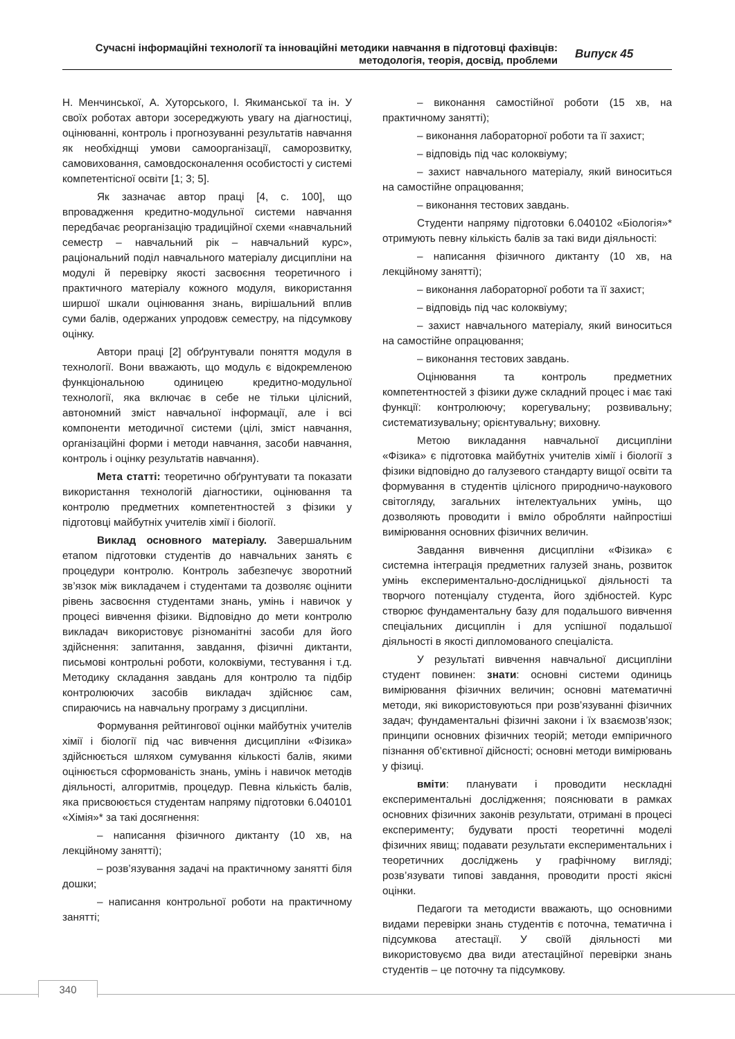Сучасні інформаційні технології та інноваційні методики навчання в підготовці фахівців:
методологія, теорія, досвід, проблеми
Випуск 45
Н. Менчинської, А. Хуторського, І. Якиманської та ін. У своїх роботах автори зосереджують увагу на діагностиці, оцінюванні, контроль і прогнозуванні результатів навчання як необхіднщі умови самоорганізації, саморозвитку, самовиховання, самовдосконалення особистості у системі компетентісної освіти [1; 3; 5].
Як зазначає автор праці [4, с. 100], що впровадження кредитно-модульної системи навчання передбачає реорганізацію традиційної схеми «навчальний семестр – навчальний рік – навчальний курс», раціональний поділ навчального матеріалу дисципліни на модулі й перевірку якості засвоєння теоретичного і практичного матеріалу кожного модуля, використання ширшої шкали оцінювання знань, вирішальний вплив суми балів, одержаних упродовж семестру, на підсумкову оцінку.
Автори праці [2] обґрунтували поняття модуля в технології. Вони вважають, що модуль є відокремленою функціональною одиницею кредитно-модульної технології, яка включає в себе не тільки цілісний, автономний зміст навчальної інформації, але і всі компоненти методичної системи (цілі, зміст навчання, організаційні форми і методи навчання, засоби навчання, контроль і оцінку результатів навчання).
Мета статті: теоретично обґрунтувати та показати використання технологій діагностики, оцінювання та контролю предметних компетентностей з фізики у підготовці майбутніх учителів хімії і біології.
Виклад основного матеріалу. Завершальним етапом підготовки студентів до навчальних занять є процедури контролю. Контроль забезпечує зворотний зв’язок між викладачем і студентами та дозволяє оцінити рівень засвоєння студентами знань, умінь і навичок у процесі вивчення фізики. Відповідно до мети контролю викладач використовує різноманітні засоби для його здійснення: запитання, завдання, фізичні диктанти, письмові контрольні роботи, колоквіуми, тестування і т.д. Методику складання завдань для контролю та підбір контролюючих засобів викладач здійснює сам, спираючись на навчальну програму з дисципліни.
Формування рейтингової оцінки майбутніх учителів хімії і біології під час вивчення дисципліни «Фізика» здійснюється шляхом сумування кількості балів, якими оцінюється сформованість знань, умінь і навичок методів діяльності, алгоритмів, процедур. Певна кількість балів, яка присвоюється студентам напряму підготовки 6.040101 «Хімія»* за такі досягнення:
– написання фізичного диктанту (10 хв, на лекційному занятті);
– розв’язування задачі на практичному занятті біля дошки;
– написання контрольної роботи на практичному занятті;
– виконання самостійної роботи (15 хв, на практичному занятті);
– виконання лабораторної роботи та її захист;
– відповідь під час колоквіуму;
– захист навчального матеріалу, який виноситься на самостійне опрацювання;
– виконання тестових завдань.
Студенти напряму підготовки 6.040102 «Біологія»* отримують певну кількість балів за такі види діяльності:
– написання фізичного диктанту (10 хв, на лекційному занятті);
– виконання лабораторної роботи та її захист;
– відповідь під час колоквіуму;
– захист навчального матеріалу, який виноситься на самостійне опрацювання;
– виконання тестових завдань.
Оцінювання та контроль предметних компетентностей з фізики дуже складний процес і має такі функції: контролюючу; корегувальну; розвивальну; систематизувальну; орієнтувальну; виховну.
Метою викладання навчальної дисципліни «Фізика» є підготовка майбутніх учителів хімії і біології з фізики відповідно до галузевого стандарту вищої освіти та формування в студентів цілісного природничо-наукового світогляду, загальних інтелектуальних умінь, що дозволяють проводити і вміло обробляти найпростіші вимірювання основних фізичних величин.
Завдання вивчення дисципліни «Фізика» є системна інтеграція предметних галузей знань, розвиток умінь експериментально-дослідницької діяльності та творчого потенціалу студента, його здібностей. Курс створює фундаментальну базу для подальшого вивчення спеціальних дисциплін і для успішної подальшої діяльності в якості дипломованого спеціаліста.
У результаті вивчення навчальної дисципліни студент повинен: знати: основні системи одиниць вимірювання фізичних величин; основні математичні методи, які використовуються при розв’язуванні фізичних задач; фундаментальні фізичні закони і їх взаємозв’язок; принципи основних фізичних теорій; методи емпіричного пізнання об’єктивної дійсності; основні методи вимірювань у фізиці.
вміти: планувати і проводити нескладні експериментальні дослідження; пояснювати в рамках основних фізичних законів результати, отримані в процесі експерименту; будувати прості теоретичні моделі фізичних явищ; подавати результати експериментальних і теоретичних досліджень у графічному вигляді; розв’язувати типові завдання, проводити прості якісні оцінки.
Педагоги та методисти вважають, що основними видами перевірки знань студентів є поточна, тематична і підсумкова атестації. У своїй діяльності ми використовуємо два види атестаційної перевірки знань студентів – це поточну та підсумкову.
340